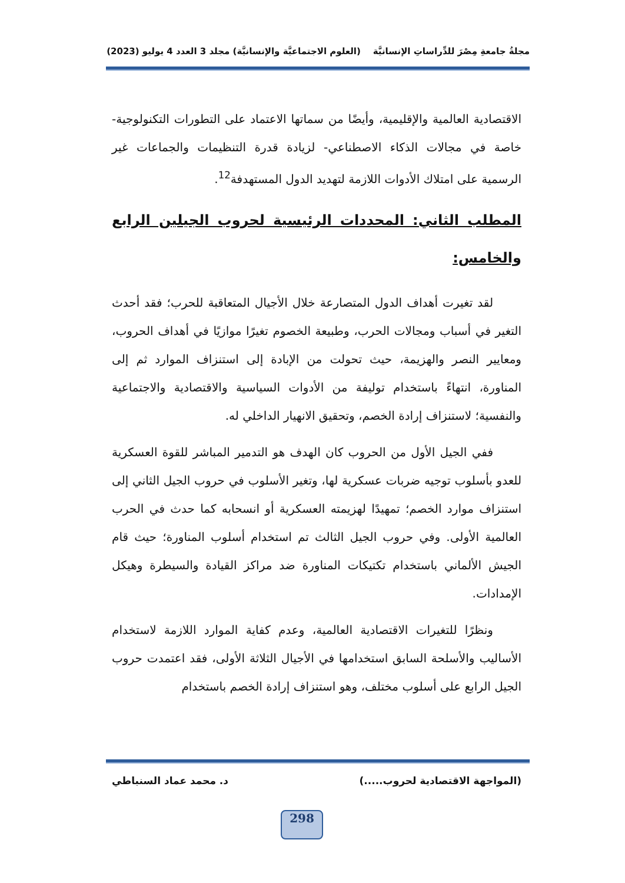مجلةُ جامعةِ مِصْرَ للدِّراساتِ الإنسانيَّة (العلوم الاجتماعيَّة والإنسانيَّة) مجلد 3 العدد 4 يوليو (2023)
الاقتصادية العالمية والإقليمية، وأيضًا من سماتها الاعتماد على التطورات التكنولوجية-خاصة في مجالات الذكاء الاصطناعي- لزيادة قدرة التنظيمات والجماعات غير الرسمية على امتلاك الأدوات اللازمة لتهديد الدول المستهدفة<sup>12</sup>.
المطلب الثاني: المحددات الرئيسية لحروب الجيلين الرابع والخامس:
لقد تغيرت أهداف الدول المتصارعة خلال الأجيال المتعاقبة للحرب؛ فقد أحدث التغير في أسباب ومجالات الحرب، وطبيعة الخصوم تغيرًا موازيًا في أهداف الحروب، ومعايير النصر والهزيمة، حيث تحولت من الإبادة إلى استنزاف الموارد ثم إلى المناورة، انتهاءً باستخدام توليفة من الأدوات السياسية والاقتصادية والاجتماعية والنفسية؛ لاستنزاف إرادة الخصم، وتحقيق الانهيار الداخلي له.
ففي الجيل الأول من الحروب كان الهدف هو التدمير المباشر للقوة العسكرية للعدو بأسلوب توجيه ضربات عسكرية لها، وتغير الأسلوب في حروب الجيل الثاني إلى استنزاف موارد الخصم؛ تمهيدًا لهزيمته العسكرية أو انسحابه كما حدث في الحرب العالمية الأولى. وفي حروب الجيل الثالث تم استخدام أسلوب المناورة؛ حيث قام الجيش الألماني باستخدام تكتيكات المناورة ضد مراكز القيادة والسيطرة وهيكل الإمدادات.
ونظرًا للتغيرات الاقتصادية العالمية، وعدم كفاية الموارد اللازمة لاستخدام الأساليب والأسلحة السابق استخدامها في الأجيال الثلاثة الأولى، فقد اعتمدت حروب الجيل الرابع على أسلوب مختلف، وهو استنزاف إرادة الخصم باستخدام
(المواجهة الاقتصادية لحروب.....) د. محمد عماد السنباطي
298